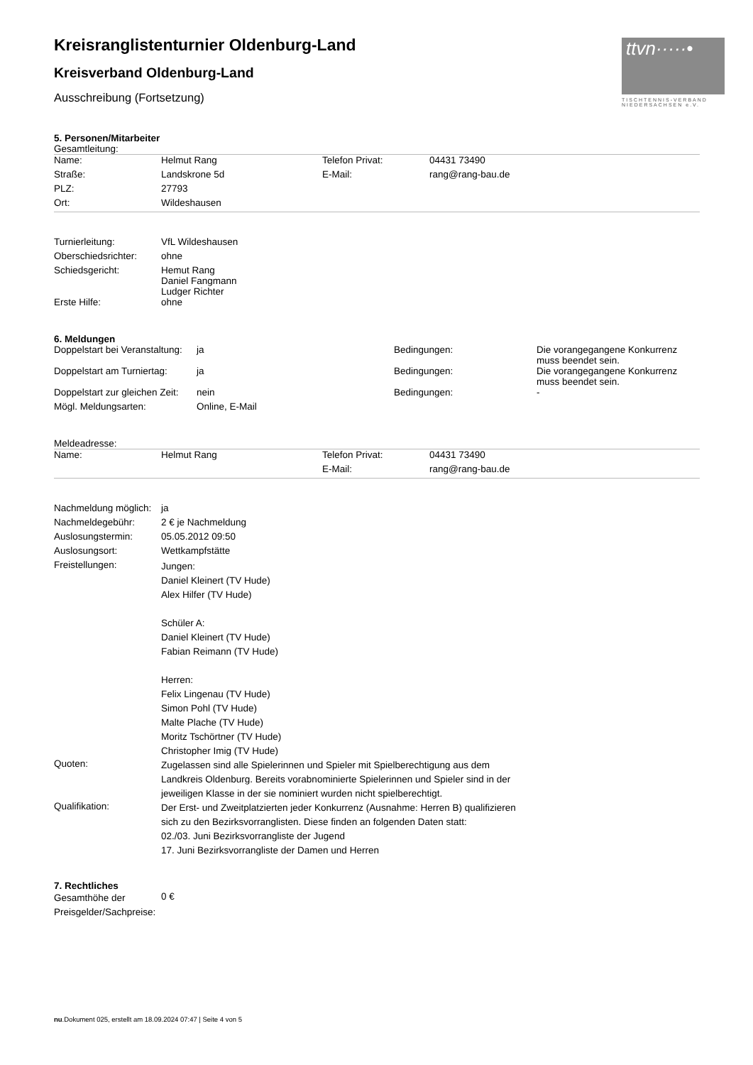ttvn·····•
TISCHTENNIS-VERBAND NIEDERSACHSEN e.V.
Kreisranglistenturnier Oldenburg-Land
Kreisverband Oldenburg-Land
Ausschreibung (Fortsetzung)
5. Personen/Mitarbeiter
Gesamtleitung:
| Name: | Helmut Rang | Telefon Privat: | 04431 73490 |
| Straße: | Landskrone 5d | E-Mail: | rang@rang-bau.de |
| PLZ: | 27793 | | |
| Ort: | Wildeshausen | | |
| Turnierleitung: | VfL Wildeshausen |
| Oberschiedsrichter: | ohne |
| Schiedsgericht: | Hemut Rang Daniel Fangmann Ludger Richter |
| Erste Hilfe: | ohne |
6. Meldungen
| Doppelstart bei Veranstaltung: | ja | Bedingungen: | Die vorangegangene Konkurrenz muss beendet sein. |
| Doppelstart am Turniertag: | ja | Bedingungen: | Die vorangegangene Konkurrenz muss beendet sein. |
| Doppelstart zur gleichen Zeit: | nein | Bedingungen: | - |
| Mögl. Meldungsarten: | Online, E-Mail | | |
Meldeadresse:
| Name: | Helmut Rang | Telefon Privat: | 04431 73490 |
| | | E-Mail: | rang@rang-bau.de |
| Nachmeldung möglich: | ja |
| Nachmeldegebühr: | 2 € je Nachmeldung |
| Auslosungstermin: | 05.05.2012 09:50 |
| Auslosungsort: | Wettkampfstätte |
| Freistellungen: | Jungen: Daniel Kleinert (TV Hude) Alex Hilfer (TV Hude) Schüler A: Daniel Kleinert (TV Hude) Fabian Reimann (TV Hude) Herren: Felix Lingenau (TV Hude) Simon Pohl (TV Hude) Malte Plache (TV Hude) Moritz Tschörtner (TV Hude) Christopher Imig (TV Hude) |
| Quoten: | Zugelassen sind alle Spielerinnen und Spieler mit Spielberechtigung aus dem Landkreis Oldenburg. Bereits vorabnominierte Spielerinnen und Spieler sind in der jeweiligen Klasse in der sie nominiert wurden nicht spielberechtigt. |
| Qualifikation: | Der Erst- und Zweitplatzierten jeder Konkurrenz (Ausnahme: Herren B) qualifizieren sich zu den Bezirksvorranglisten. Diese finden an folgenden Daten statt: 02./03. Juni Bezirksvorrangliste der Jugend 17. Juni Bezirksvorrangliste der Damen und Herren |
7. Rechtliches
| Gesamthöhe der Preisgelder/Sachpreise: | 0 € |
nu.Dokument 025, erstellt am 18.09.2024 07:47 | Seite 4 von 5